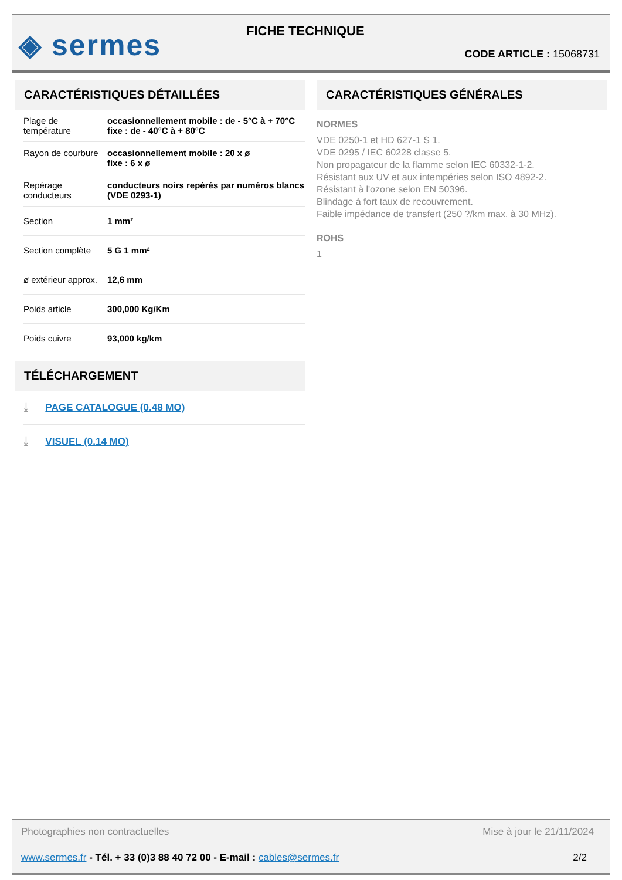◈ sermes FICHE TECHNIQUE
CODE ARTICLE : 15068731
CARACTÉRISTIQUES DÉTAILLÉES
| Plage de température | occasionnellement mobile : de - 5°C à + 70°C fixe : de - 40°C à + 80°C |
| Rayon de courbure | occasionnellement mobile : 20 x ø fixe : 6 x ø |
| Repérage conducteurs | conducteurs noirs repérés par numéros blancs (VDE 0293-1) |
| Section | 1 mm² |
| Section complète | 5 G 1 mm² |
| ø extérieur approx. | 12,6 mm |
| Poids article | 300,000 Kg/Km |
| Poids cuivre | 93,000 kg/km |
TÉLÉCHARGEMENT
⤓ PAGE CATALOGUE (0.48 MO)
⤓ VISUEL (0.14 MO)
CARACTÉRISTIQUES GÉNÉRALES
NORMES
VDE 0250-1 et HD 627-1 S 1.
VDE 0295 / IEC 60228 classe 5.
Non propagateur de la flamme selon IEC 60332-1-2.
Résistant aux UV et aux intempéries selon ISO 4892-2.
Résistant à l'ozone selon EN 50396.
Blindage à fort taux de recouvrement.
Faible impédance de transfert (250 ?/km max. à 30 MHz).
ROHS
1
Photographies non contractuelles Mise à jour le 21/11/2024
www.sermes.fr - Tél. + 33 (0)3 88 40 72 00 - E-mail : cables@sermes.fr 2/2